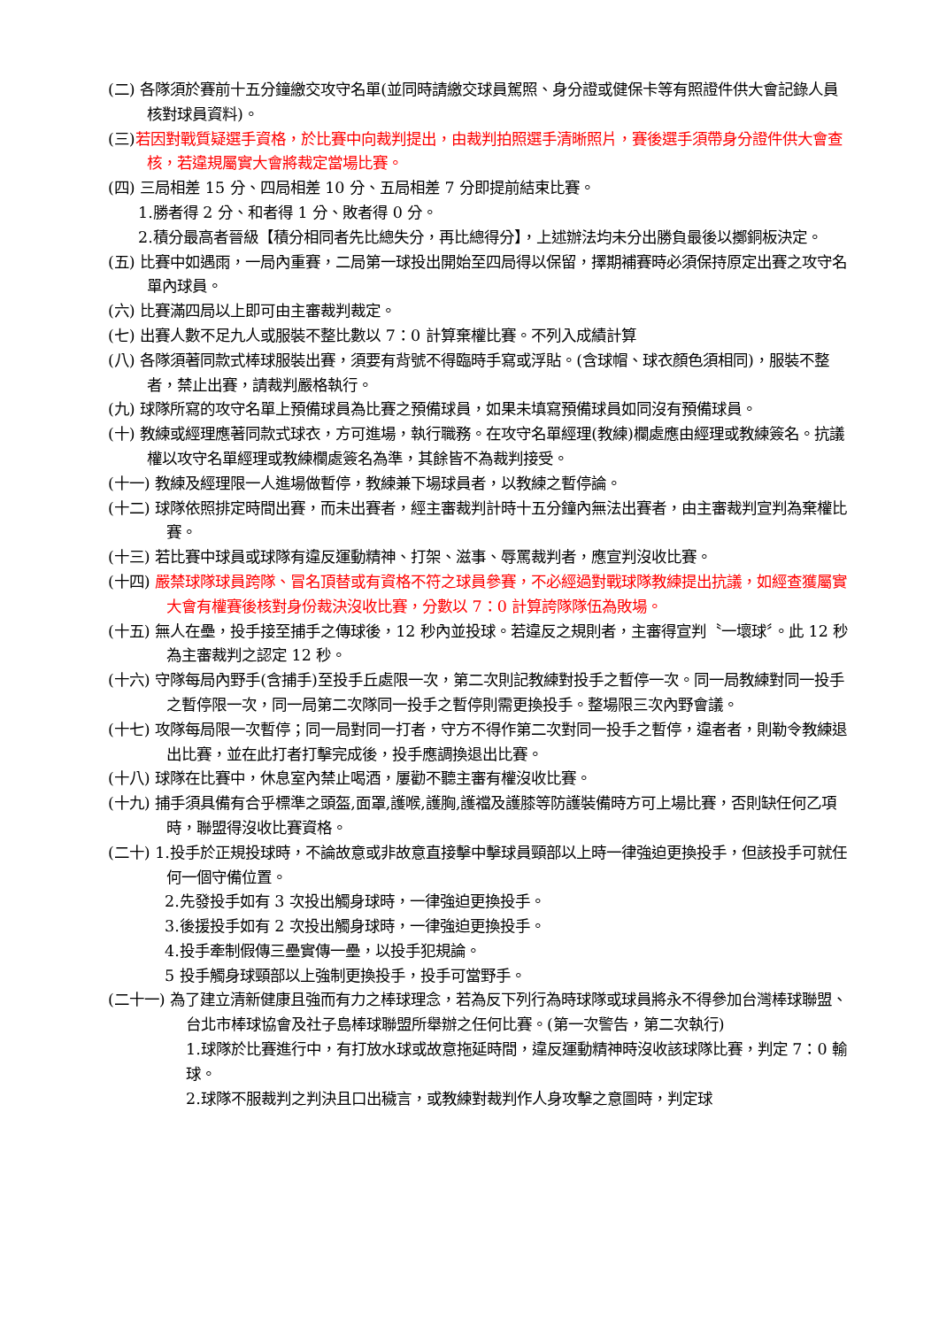(二) 各隊須於賽前十五分鐘繳交攻守名單(並同時請繳交球員駕照、身分證或健保卡等有照證件供大會記錄人員核對球員資料)。
(三)若因對戰質疑選手資格，於比賽中向裁判提出，由裁判拍照選手清晰照片，賽後選手須帶身分證件供大會查核，若違規屬實大會將裁定當場比賽。
(四) 三局相差 15 分、四局相差 10 分、五局相差 7 分即提前結束比賽。
1.勝者得 2 分、和者得 1 分、敗者得 0 分。
2.積分最高者晉級【積分相同者先比總失分，再比總得分】，上述辦法均未分出勝負最後以擲銅板決定。
(五) 比賽中如遇雨，一局內重賽，二局第一球投出開始至四局得以保留，擇期補賽時必須保持原定出賽之攻守名單內球員。
(六) 比賽滿四局以上即可由主審裁判裁定。
(七) 出賽人數不足九人或服裝不整比數以 7：0 計算棄權比賽。不列入成績計算
(八) 各隊須著同款式棒球服裝出賽，須要有背號不得臨時手寫或浮貼。(含球帽、球衣顏色須相同)，服裝不整者，禁止出賽，請裁判嚴格執行。
(九) 球隊所寫的攻守名單上預備球員為比賽之預備球員，如果未填寫預備球員如同沒有預備球員。
(十) 教練或經理應著同款式球衣，方可進場，執行職務。在攻守名單經理(教練)欄處應由經理或教練簽名。抗議權以攻守名單經理或教練欄處簽名為準，其餘皆不為裁判接受。
(十一) 教練及經理限一人進場做暫停，教練兼下場球員者，以教練之暫停論。
(十二) 球隊依照排定時間出賽，而未出賽者，經主審裁判計時十五分鐘內無法出賽者，由主審裁判宣判為棄權比賽。
(十三) 若比賽中球員或球隊有違反運動精神、打架、滋事、辱罵裁判者，應宣判沒收比賽。
(十四) 嚴禁球隊球員跨隊、冒名頂替或有資格不符之球員參賽，不必經過對戰球隊教練提出抗議，如經查獲屬實大會有權賽後核對身份裁決沒收比賽，分數以 7：0 計算誇隊隊伍為敗場。
(十五) 無人在壘，投手接至捕手之傳球後，12 秒內並投球。若違反之規則者，主審得宣判〝一壞球〞。此 12 秒為主審裁判之認定 12 秒。
(十六) 守隊每局內野手(含捕手)至投手丘處限一次，第二次則記教練對投手之暫停一次。同一局教練對同一投手之暫停限一次，同一局第二次隊同一投手之暫停則需更換投手。整場限三次內野會議。
(十七) 攻隊每局限一次暫停；同一局對同一打者，守方不得作第二次對同一投手之暫停，違者者，則勒令教練退出比賽，並在此打者打擊完成後，投手應調換退出比賽。
(十八) 球隊在比賽中，休息室內禁止喝酒，屢勸不聽主審有權沒收比賽。
(十九) 捕手須具備有合乎標準之頭盔,面罩,護喉,護胸,護襠及護膝等防護裝備時方可上場比賽，否則缺任何乙項時，聯盟得沒收比賽資格。
(二十) 1.投手於正規投球時，不論故意或非故意直接擊中擊球員頸部以上時一律強迫更換投手，但該投手可就任何一個守備位置。
2.先發投手如有 3 次投出觸身球時，一律強迫更換投手。
3.後援投手如有 2 次投出觸身球時，一律強迫更換投手。
4.投手牽制假傳三壘實傳一壘，以投手犯規論。
5 投手觸身球頸部以上強制更換投手，投手可當野手。
(二十一) 為了建立清新健康且強而有力之棒球理念，若為反下列行為時球隊或球員將永不得參加台灣棒球聯盟、台北市棒球協會及社子島棒球聯盟所舉辦之任何比賽。(第一次警告，第二次執行)
1.球隊於比賽進行中，有打放水球或故意拖延時間，違反運動精神時沒收該球隊比賽，判定 7：0 輸球。
2.球隊不服裁判之判決且口出穢言，或教練對裁判作人身攻擊之意圖時，判定球